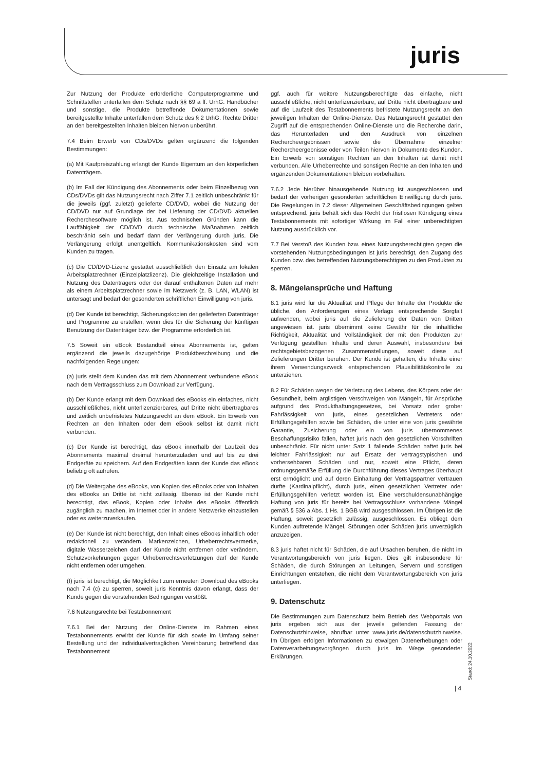juris
Zur Nutzung der Produkte erforderliche Computerprogramme und Schnittstellen unterfallen dem Schutz nach §§ 69 a ff. UrhG. Handbücher und sonstige, die Produkte betreffende Dokumentationen sowie bereitgestellte Inhalte unterfallen dem Schutz des § 2 UrhG. Rechte Dritter an den bereitgestellten Inhalten bleiben hiervon unberührt.
7.4 Beim Erwerb von CDs/DVDs gelten ergänzend die folgenden Bestimmungen:
(a) Mit Kaufpreiszahlung erlangt der Kunde Eigentum an den körperlichen Datenträgern.
(b) Im Fall der Kündigung des Abonnements oder beim Einzelbezug von CDs/DVDs gilt das Nutzungsrecht nach Ziffer 7.1 zeitlich unbeschränkt für die jeweils (ggf. zuletzt) gelieferte CD/DVD, wobei die Nutzung der CD/DVD nur auf Grundlage der bei Lieferung der CD/DVD aktuellen Recherchesoftware möglich ist. Aus technischen Gründen kann die Lauffähigkeit der CD/DVD durch technische Maßnahmen zeitlich beschränkt sein und bedarf dann der Verlängerung durch juris. Die Verlängerung erfolgt unentgeltlich. Kommunikationskosten sind vom Kunden zu tragen.
(c) Die CD/DVD-Lizenz gestattet ausschließlich den Einsatz am lokalen Arbeitsplatzrechner (Einzelplatzlizenz). Die gleichzeitige Installation und Nutzung des Datenträgers oder der darauf enthaltenen Daten auf mehr als einem Arbeitsplatzrechner sowie im Netzwerk (z. B. LAN, WLAN) ist untersagt und bedarf der gesonderten schriftlichen Einwilligung von juris.
(d) Der Kunde ist berechtigt, Sicherungskopien der gelieferten Datenträger und Programme zu erstellen, wenn dies für die Sicherung der künftigen Benutzung der Datenträger bzw. der Programme erforderlich ist.
7.5 Soweit ein eBook Bestandteil eines Abonnements ist, gelten ergänzend die jeweils dazugehörige Produktbeschreibung und die nachfolgenden Regelungen:
(a) juris stellt dem Kunden das mit dem Abonnement verbundene eBook nach dem Vertragsschluss zum Download zur Verfügung.
(b) Der Kunde erlangt mit dem Download des eBooks ein einfaches, nicht ausschließliches, nicht unterlizenzierbares, auf Dritte nicht übertragbares und zeitlich unbefristetes Nutzungsrecht an dem eBook. Ein Erwerb von Rechten an den Inhalten oder dem eBook selbst ist damit nicht verbunden.
(c) Der Kunde ist berechtigt, das eBook innerhalb der Laufzeit des Abonnements maximal dreimal herunterzuladen und auf bis zu drei Endgeräte zu speichern. Auf den Endgeräten kann der Kunde das eBook beliebig oft aufrufen.
(d) Die Weitergabe des eBooks, von Kopien des eBooks oder von Inhalten des eBooks an Dritte ist nicht zulässig. Ebenso ist der Kunde nicht berechtigt, das eBook, Kopien oder Inhalte des eBooks öffentlich zugänglich zu machen, im Internet oder in andere Netzwerke einzustellen oder es weiterzuverkaufen.
(e) Der Kunde ist nicht berechtigt, den Inhalt eines eBooks inhaltlich oder redaktionell zu verändern. Markenzeichen, Urheberrechtsvermerke, digitale Wasserzeichen darf der Kunde nicht entfernen oder verändern. Schutzvorkehrungen gegen Urheberrechtsverletzungen darf der Kunde nicht entfernen oder umgehen.
(f) juris ist berechtigt, die Möglichkeit zum erneuten Download des eBooks nach 7.4 (c) zu sperren, soweit juris Kenntnis davon erlangt, dass der Kunde gegen die vorstehenden Bedingungen verstößt.
7.6 Nutzungsrechte bei Testabonnement
7.6.1 Bei der Nutzung der Online-Dienste im Rahmen eines Testabonnements erwirbt der Kunde für sich sowie im Umfang seiner Bestellung und der individualvertraglichen Vereinbarung betreffend das Testabonnement
ggf. auch für weitere Nutzungsberechtigte das einfache, nicht ausschließliche, nicht unterlizenzierbare, auf Dritte nicht übertragbare und auf die Laufzeit des Testabonnements befristete Nutzungsrecht an den jeweiligen Inhalten der Online-Dienste. Das Nutzungsrecht gestattet den Zugriff auf die entsprechenden Online-Dienste und die Recherche darin, das Herunterladen und den Ausdruck von einzelnen Rechercheergebnissen sowie die Übernahme einzelner Rechercheergebnisse oder von Teilen hiervon in Dokumente des Kunden. Ein Erwerb von sonstigen Rechten an den Inhalten ist damit nicht verbunden. Alle Urheberrechte und sonstigen Rechte an den Inhalten und ergänzenden Dokumentationen bleiben vorbehalten.
7.6.2 Jede hierüber hinausgehende Nutzung ist ausgeschlossen und bedarf der vorherigen gesonderten schriftlichen Einwilligung durch juris. Die Regelungen in 7.2 dieser Allgemeinen Geschäftsbedingungen gelten entsprechend. juris behält sich das Recht der fristlosen Kündigung eines Testabonnements mit sofortiger Wirkung im Fall einer unberechtigten Nutzung ausdrücklich vor.
7.7 Bei Verstoß des Kunden bzw. eines Nutzungsberechtigten gegen die vorstehenden Nutzungsbedingungen ist juris berechtigt, den Zugang des Kunden bzw. des betreffenden Nutzungsberechtigten zu den Produkten zu sperren.
8. Mängelansprüche und Haftung
8.1 juris wird für die Aktualität und Pflege der Inhalte der Produkte die übliche, den Anforderungen eines Verlags entsprechende Sorgfalt aufwenden, wobei juris auf die Zulieferung der Daten von Dritten angewiesen ist. juris übernimmt keine Gewähr für die inhaltliche Richtigkeit, Aktualität und Vollständigkeit der mit den Produkten zur Verfügung gestellten Inhalte und deren Auswahl, insbesondere bei rechtsgebietsbezogenen Zusammenstellungen, soweit diese auf Zulieferungen Dritter beruhen. Der Kunde ist gehalten, die Inhalte einer ihrem Verwendungszweck entsprechenden Plausibilitätskontrolle zu unterziehen.
8.2 Für Schäden wegen der Verletzung des Lebens, des Körpers oder der Gesundheit, beim arglistigen Verschweigen von Mängeln, für Ansprüche aufgrund des Produkthaftungsgesetzes, bei Vorsatz oder grober Fahrlässigkeit von juris, eines gesetzlichen Vertreters oder Erfüllungsgehilfen sowie bei Schäden, die unter eine von juris gewährte Garantie, Zusicherung oder ein von juris übernommenes Beschaffungsrisiko fallen, haftet juris nach den gesetzlichen Vorschriften unbeschränkt. Für nicht unter Satz 1 fallende Schäden haftet juris bei leichter Fahrlässigkeit nur auf Ersatz der vertragstypischen und vorhersehbaren Schäden und nur, soweit eine Pflicht, deren ordnungsgemäße Erfüllung die Durchführung dieses Vertrages überhaupt erst ermöglicht und auf deren Einhaltung der Vertragspartner vertrauen durfte (Kardinalpflicht), durch juris, einen gesetzlichen Vertreter oder Erfüllungsgehilfen verletzt worden ist. Eine verschuldensunabhängige Haftung von juris für bereits bei Vertragsschluss vorhandene Mängel gemäß § 536 a Abs. 1 Hs. 1 BGB wird ausgeschlossen. Im Übrigen ist die Haftung, soweit gesetzlich zulässig, ausgeschlossen. Es obliegt dem Kunden auftretende Mängel, Störungen oder Schäden juris unverzüglich anzuzeigen.
8.3 juris haftet nicht für Schäden, die auf Ursachen beruhen, die nicht im Verantwortungsbereich von juris liegen. Dies gilt insbesondere für Schäden, die durch Störungen an Leitungen, Servern und sonstigen Einrichtungen entstehen, die nicht dem Verantwortungsbereich von juris unterliegen.
9. Datenschutz
Die Bestimmungen zum Datenschutz beim Betrieb des Webportals von juris ergeben sich aus der jeweils geltenden Fassung der Datenschutzhinweise, abrufbar unter www.juris.de/datenschutzhinweise. Im Übrigen erfolgen Informationen zu etwaigen Datenerhebungen oder Datenverarbeitungsvorgängen durch juris im Wege gesonderter Erklärungen.
Stand: 24.10.2022
| 4